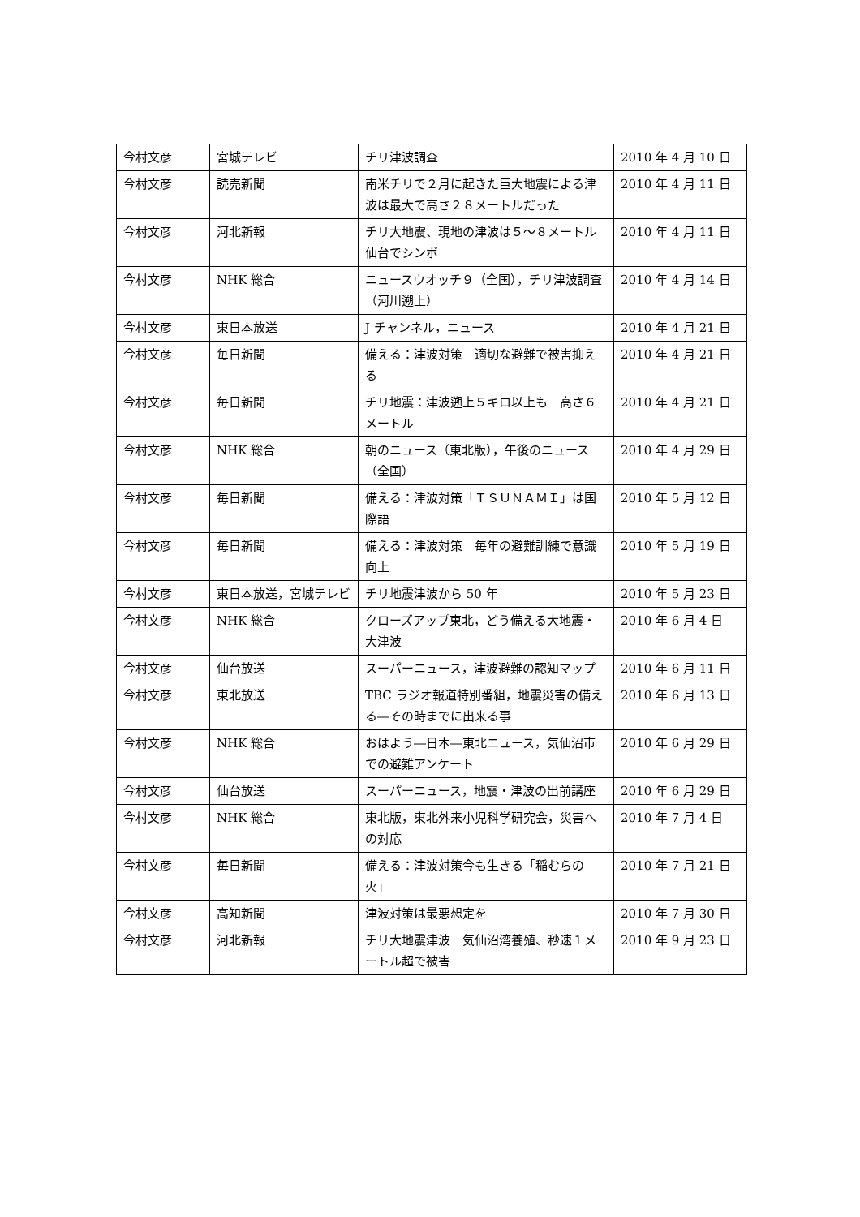| 今村文彦 | 宮城テレビ | チリ津波調査 | 2010 年 4 月 10 日 |
| 今村文彦 | 読売新聞 | 南米チリで２月に起きた巨大地震による津波は最大で高さ２８メートルだった | 2010 年 4 月 11 日 |
| 今村文彦 | 河北新報 | チリ大地震、現地の津波は５～８メートル 仙台でシンポ | 2010 年 4 月 11 日 |
| 今村文彦 | NHK 総合 | ニュースウオッチ９（全国），チリ津波調査（河川遡上） | 2010 年 4 月 14 日 |
| 今村文彦 | 東日本放送 | J チャンネル，ニュース | 2010 年 4 月 21 日 |
| 今村文彦 | 毎日新聞 | 備える：津波対策 適切な避難で被害抑える | 2010 年 4 月 21 日 |
| 今村文彦 | 毎日新聞 | チリ地震：津波遡上５キロ以上も 高さ６メートル | 2010 年 4 月 21 日 |
| 今村文彦 | NHK 総合 | 朝のニュース（東北版），午後のニュース（全国） | 2010 年 4 月 29 日 |
| 今村文彦 | 毎日新聞 | 備える：津波対策「ＴＳＵＮＡＭＩ」は国際語 | 2010 年 5 月 12 日 |
| 今村文彦 | 毎日新聞 | 備える：津波対策 毎年の避難訓練で意識向上 | 2010 年 5 月 19 日 |
| 今村文彦 | 東日本放送，宮城テレビ | チリ地震津波から 50 年 | 2010 年 5 月 23 日 |
| 今村文彦 | NHK 総合 | クローズアップ東北，どう備える大地震・大津波 | 2010 年 6 月 4 日 |
| 今村文彦 | 仙台放送 | スーパーニュース，津波避難の認知マップ | 2010 年 6 月 11 日 |
| 今村文彦 | 東北放送 | TBC ラジオ報道特別番組，地震災害の備える―その時までに出来る事 | 2010 年 6 月 13 日 |
| 今村文彦 | NHK 総合 | おはよう―日本―東北ニュース，気仙沼市での避難アンケート | 2010 年 6 月 29 日 |
| 今村文彦 | 仙台放送 | スーパーニュース，地震・津波の出前講座 | 2010 年 6 月 29 日 |
| 今村文彦 | NHK 総合 | 東北版，東北外来小児科学研究会，災害への対応 | 2010 年 7 月 4 日 |
| 今村文彦 | 毎日新聞 | 備える：津波対策今も生きる「稲むらの火」 | 2010 年 7 月 21 日 |
| 今村文彦 | 高知新聞 | 津波対策は最悪想定を | 2010 年 7 月 30 日 |
| 今村文彦 | 河北新報 | チリ大地震津波 気仙沼湾養殖、秒速１メートル超で被害 | 2010 年 9 月 23 日 |